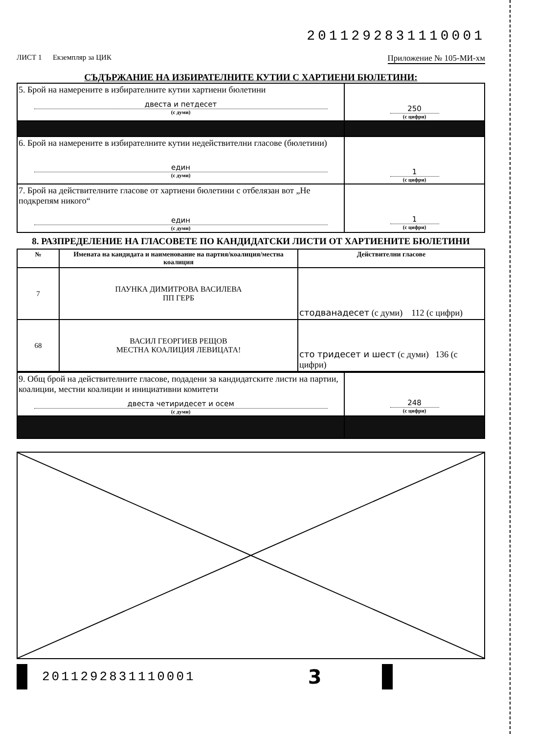2011292831110001
ЛИСТ 1 Екземпляр за ЦИК Приложение № 105-МИ-хм
СЪДЪРЖАНИЕ НА ИЗБИРАТЕЛНИТЕ КУТИИ С ХАРТИЕНИ БЮЛЕТИНИ:
| 5. Брой на намерените в избирателните кутии хартиени бюлетини двеста и петдесет (с думи) | 250 (с цифри) |
| 6. Брой на намерените в избирателните кутии недействителни гласове (бюлетини) един (с думи) | 1 (с цифри) |
| 7. Брой на действителните гласове от хартиени бюлетини с отбелязан вот „Не подкрепям никого“ един (с думи) | 1 (с цифри) |
8. РАЗПРЕДЕЛЕНИЕ НА ГЛАСОВЕТЕ ПО КАНДИДАТСКИ ЛИСТИ ОТ ХАРТИЕНИТЕ БЮЛЕТИНИ
| № | Имената на кандидата и наименование на партия/коалиция/местна коалиция | Действителни гласове |
| --- | --- | --- |
| 7 | ПАУНКА ДИМИТРОВА ВАСИЛЕВА ПП ГЕРБ | стодванадесет (с думи) 112 (с цифри) |
| 68 | ВАСИЛ ГЕОРГИЕВ РЕЩОВ МЕСТНА КОАЛИЦИЯ ЛЕВИЦАТА! | сто тридесет и шест (с думи) 136 (с цифри) |
| 9. Общ брой на действителните гласове, подадени за кандидатските листи на партии, коалиции, местни коалиции и инициативни комитети двеста четиридесет и осем (с думи) | 248 (с цифри) |
2011292831110001 3